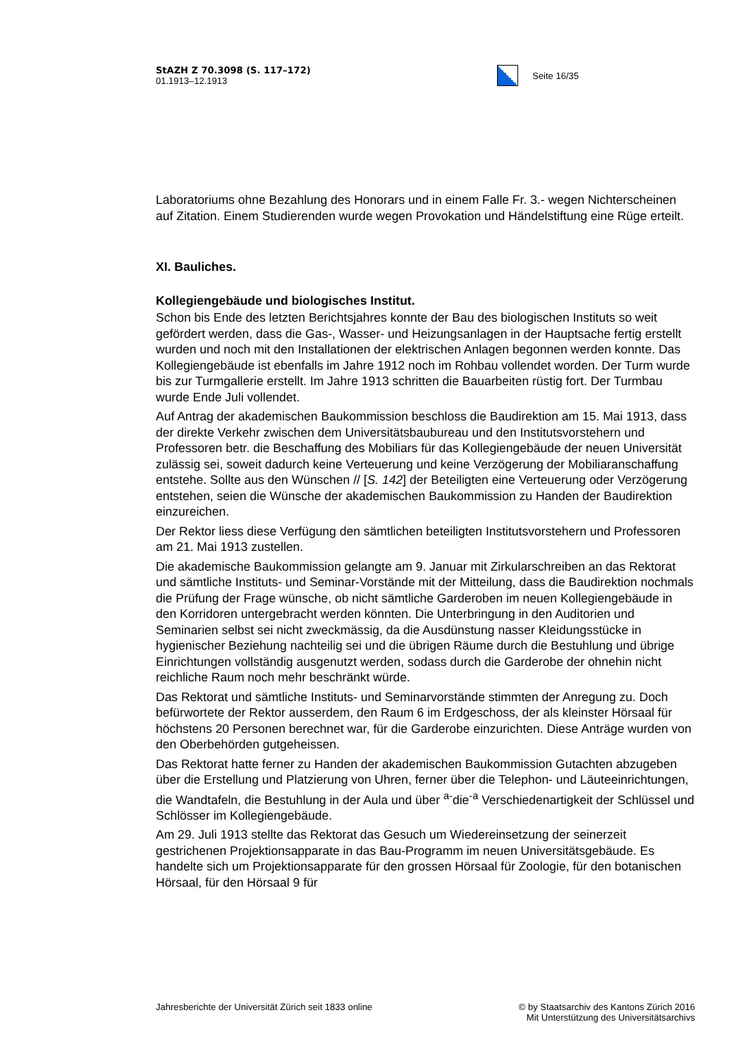StAZH Z 70.3098 (S. 117–172)
01.1913–12.1913
Seite 16/35
Laboratoriums ohne Bezahlung des Honorars und in einem Falle Fr. 3.- wegen Nichterscheinen auf Zitation. Einem Studierenden wurde wegen Provokation und Händelstiftung eine Rüge erteilt.
XI. Bauliches.
Kollegiengebäude und biologisches Institut.
Schon bis Ende des letzten Berichtsjahres konnte der Bau des biologischen Instituts so weit gefördert werden, dass die Gas-, Wasser- und Heizungsanlagen in der Hauptsache fertig erstellt wurden und noch mit den Installationen der elektrischen Anlagen begonnen werden konnte. Das Kollegiengebäude ist ebenfalls im Jahre 1912 noch im Rohbau vollendet worden. Der Turm wurde bis zur Turmgallerie erstellt. Im Jahre 1913 schritten die Bauarbeiten rüstig fort. Der Turmbau wurde Ende Juli vollendet.
Auf Antrag der akademischen Baukommission beschloss die Baudirektion am 15. Mai 1913, dass der direkte Verkehr zwischen dem Universitätsbaubureau und den Institutsvorstehern und Professoren betr. die Beschaffung des Mobiliars für das Kollegiengebäude der neuen Universität zulässig sei, soweit dadurch keine Verteuerung und keine Verzögerung der Mobiliaranschaffung entstehe. Sollte aus den Wünschen // [S. 142] der Beteiligten eine Verteuerung oder Verzögerung entstehen, seien die Wünsche der akademischen Baukommission zu Handen der Baudirektion einzureichen.
Der Rektor liess diese Verfügung den sämtlichen beteiligten Institutsvorstehern und Professoren am 21. Mai 1913 zustellen.
Die akademische Baukommission gelangte am 9. Januar mit Zirkularschreiben an das Rektorat und sämtliche Instituts- und Seminar-Vorstände mit der Mitteilung, dass die Baudirektion nochmals die Prüfung der Frage wünsche, ob nicht sämtliche Garderoben im neuen Kollegiengebäude in den Korridoren untergebracht werden könnten. Die Unterbringung in den Auditorien und Seminarien selbst sei nicht zweckmässig, da die Ausdünstung nasser Kleidungsstücke in hygienischer Beziehung nachteilig sei und die übrigen Räume durch die Bestuhlung und übrige Einrichtungen vollständig ausgenutzt werden, sodass durch die Garderobe der ohnehin nicht reichliche Raum noch mehr beschränkt würde.
Das Rektorat und sämtliche Instituts- und Seminarvorstände stimmten der Anregung zu. Doch befürwortete der Rektor ausserdem, den Raum 6 im Erdgeschoss, der als kleinster Hörsaal für höchstens 20 Personen berechnet war, für die Garderobe einzurichten. Diese Anträge wurden von den Oberbehörden gutgeheissen.
Das Rektorat hatte ferner zu Handen der akademischen Baukommission Gutachten abzugeben über die Erstellung und Platzierung von Uhren, ferner über die Telephon- und Läuteeinrichtungen, die Wandtafeln, die Bestuhlung in der Aula und über <sup>a-</sup>die<sup>-a</sup> Verschiedenartigkeit der Schlüssel und Schlösser im Kollegiengebäude.
Am 29. Juli 1913 stellte das Rektorat das Gesuch um Wiedereinsetzung der seinerzeit gestrichenen Projektionsapparate in das Bau-Programm im neuen Universitätsgebäude. Es handelte sich um Projektionsapparate für den grossen Hörsaal für Zoologie, für den botanischen Hörsaal, für den Hörsaal 9 für
Jahresberichte der Universität Zürich seit 1833 online
© by Staatsarchiv des Kantons Zürich 2016
Mit Unterstützung des Universitätsarchivs